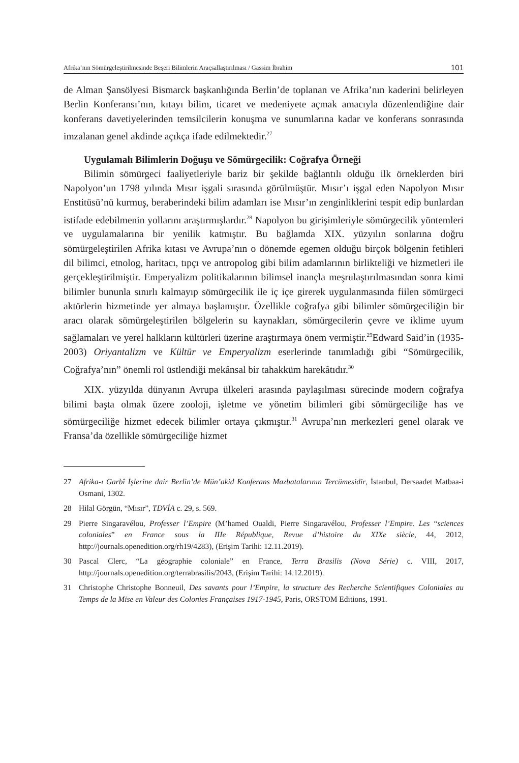Afrika’nın Sömürgeleştirilmesinde Beşeri Bilimlerin Araçsallaştırılması / Gassim İbrahim 101
de Alman Şansölyesi Bismarck başkanlığında Berlin’de toplanan ve Afrika’nın kaderini belirleyen Berlin Konferansı’nın, kıtayı bilim, ticaret ve medeniyete açmak amacıyla düzenlendiğine dair konferans davetiyelerinden temsilcilerin konuşma ve sunumlarına kadar ve konferans sonrasında imzalanan genel akdinde açıkça ifade edilmektedir.<sup>27</sup>
Uygulamalı Bilimlerin Doğuşu ve Sömürgecilik: Coğrafya Örneği
Bilimin sömürgeci faaliyetleriyle bariz bir şekilde bağlantılı olduğu ilk örneklerden biri Napolyon’un 1798 yılında Mısır işgali sırasında görülmüştür. Mısır’ı işgal eden Napolyon Mısır Enstitüsü’nü kurmuş, beraberindeki bilim adamları ise Mısır’ın zenginliklerini tespit edip bunlardan istifade edebilmenin yollarını araştırmışlardır.<sup>28</sup> Napolyon bu girişimleriyle sömürgecilik yöntemleri ve uygulamalarına bir yenilik katmıştır. Bu bağlamda XIX. yüzyılın sonlarına doğru sömürgeleştirilen Afrika kıtası ve Avrupa’nın o dönemde egemen olduğu birçok bölgenin fetihleri dil bilimci, etnolog, haritacı, tıpçı ve antropolog gibi bilim adamlarının birlikteliği ve hizmetleri ile gerçekleştirilmiştir. Emperyalizm politikalarının bilimsel inançla meşrulaştırılmasından sonra kimi bilimler bununla sınırlı kalmayıp sömürgecilik ile iç içe girerek uygulanmasında fiilen sömürgeci aktörlerin hizmetinde yer almaya başlamıştır. Özellikle coğrafya gibi bilimler sömürgeciliğin bir aracı olarak sömürgeleştirilen bölgelerin su kaynakları, sömürgecilerin çevre ve iklime uyum sağlamaları ve yerel halkların kültürleri üzerine araştırmaya önem vermiştir.<sup>29</sup>Edward Said’in (1935-2003) Oriyantalizm ve Kültür ve Emperyalizm eserlerinde tanımladığı gibi “Sömürgecilik, Coğrafya’nın” önemli rol üstlendiği mekânsal bir tahakküm harekâtıdır.<sup>30</sup>
XIX. yüzyılda dünyanın Avrupa ülkeleri arasında paylaşılması sürecinde modern coğrafya bilimi başta olmak üzere zooloji, işletme ve yönetim bilimleri gibi sömürgeciliğe has ve sömürgeciliğe hizmet edecek bilimler ortaya çıkmıştır.<sup>31</sup> Avrupa’nın merkezleri genel olarak ve Fransa’da özellikle sömürgeciliğe hizmet
27 Afrika-ı Garbî İşlerine dair Berlin’de Mün’akid Konferans Mazbatalarının Tercümesidir, İstanbul, Dersaadet Matbaa-i Osmani, 1302.
28 Hilal Görgün, “Mısır”, TDVİA c. 29, s. 569.
29 Pierre Singaravélou, Professer l’Empire (M’hamed Oualdi, Pierre Singaravélou, Professer l’Empire. Les “sciences coloniales” en France sous la IIIe République, Revue d’histoire du XIXe siècle, 44, 2012, http://journals.openedition.org/rh19/4283), (Erişim Tarihi: 12.11.2019).
30 Pascal Clerc, “La géographie coloniale” en France, Terra Brasilis (Nova Série) c. VIII, 2017, http://journals.openedition.org/terrabrasilis/2043, (Erişim Tarihi: 14.12.2019).
31 Christophe Christophe Bonneuil, Des savants pour l’Empire, la structure des Recherche Scientifiques Coloniales au Temps de la Mise en Valeur des Colonies Françaises 1917-1945, Paris, ORSTOM Editions, 1991.